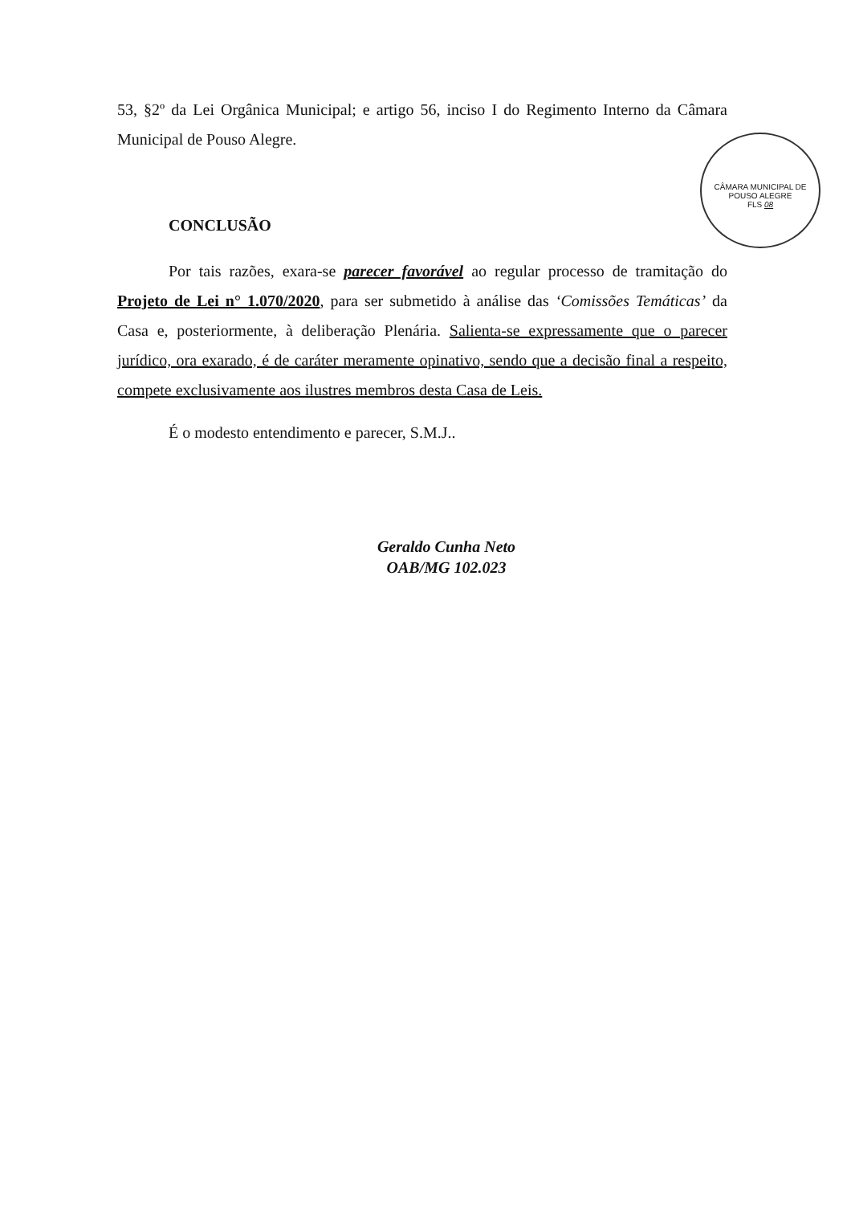CÂMARA MUNICIPAL DE POUSO ALEGRE
FLS 08
53, §2º da Lei Orgânica Municipal; e artigo 56, inciso I do Regimento Interno da Câmara Municipal de Pouso Alegre.
CONCLUSÃO
Por tais razões, exara-se parecer favorável ao regular processo de tramitação do Projeto de Lei n° 1.070/2020, para ser submetido à análise das ‘Comissões Temáticas’ da Casa e, posteriormente, à deliberação Plenária. Salienta-se expressamente que o parecer jurídico, ora exarado, é de caráter meramente opinativo, sendo que a decisão final a respeito, compete exclusivamente aos ilustres membros desta Casa de Leis.
É o modesto entendimento e parecer, S.M.J..
Geraldo Cunha Neto
OAB/MG 102.023